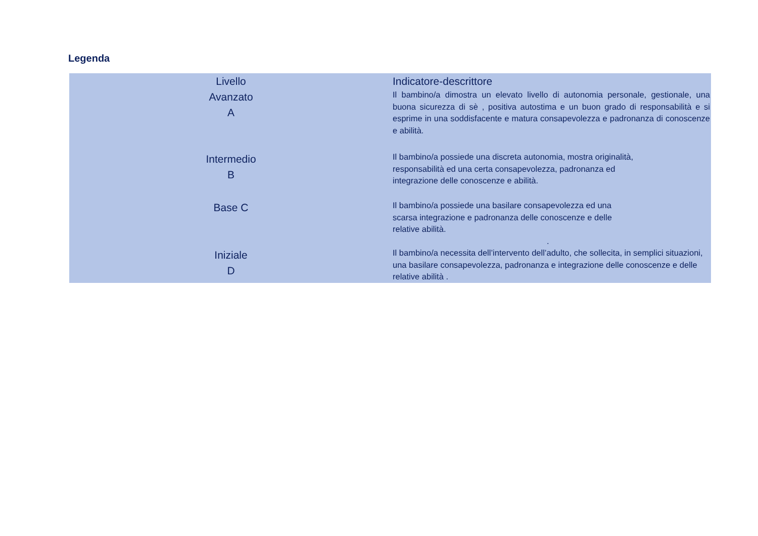Legenda
| Livello | Indicatore-descrittore |
| --- | --- |
| Avanzato A | Il bambino/a dimostra un elevato livello di autonomia personale, gestionale, una buona sicurezza di sè , positiva autostima e un buon grado di responsabilità e si esprime in una soddisfacente e matura consapevolezza e padronanza di conoscenze e abilità. |
| Intermedio B | Il bambino/a possiede una discreta autonomia, mostra originalità, responsabilità ed una certa consapevolezza, padronanza ed integrazione delle conoscenze e abilità. |
| Base C | Il bambino/a possiede una basilare consapevolezza ed una scarsa integrazione e padronanza delle conoscenze e delle relative abilità. . |
| Iniziale D | Il bambino/a necessita dell’intervento dell’adulto, che sollecita, in semplici situazioni, una basilare consapevolezza, padronanza e integrazione delle conoscenze e delle relative abilità . |